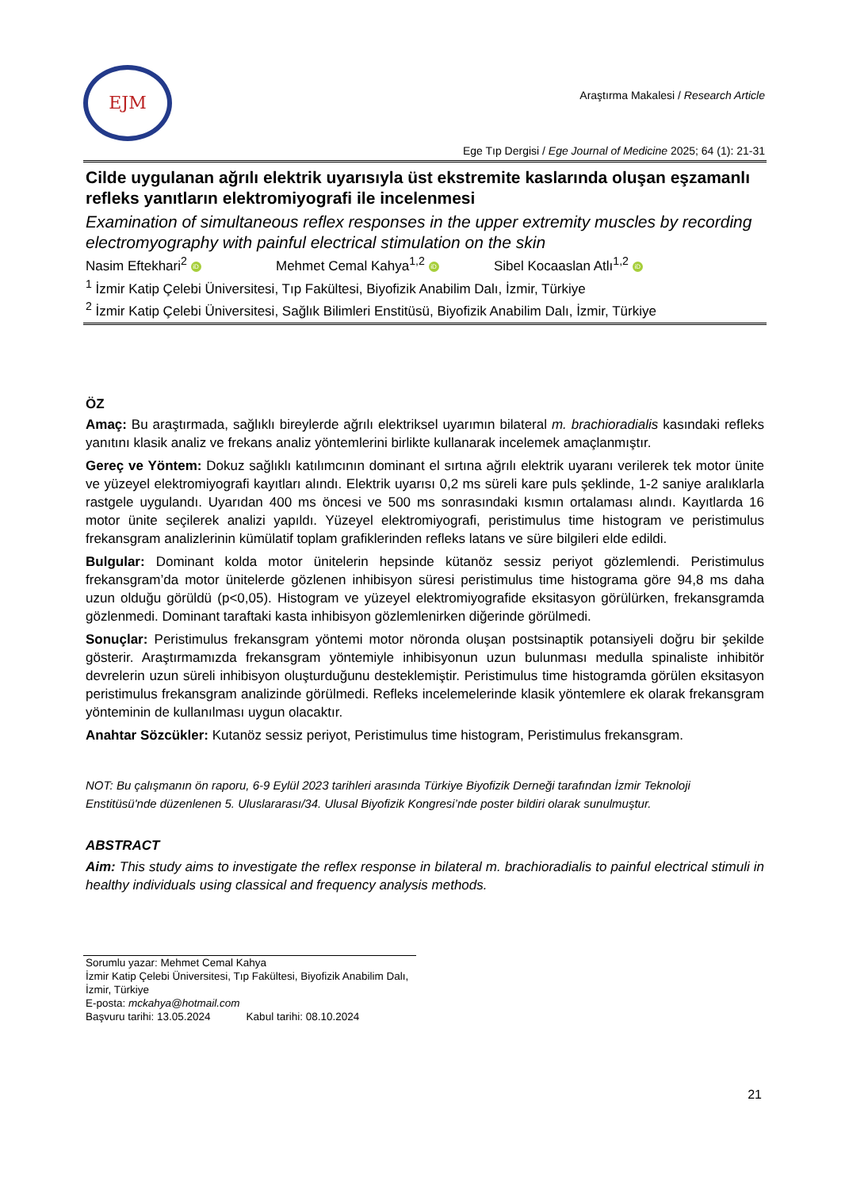EJM
Araştırma Makalesi / Research Article
Ege Tıp Dergisi / Ege Journal of Medicine 2025; 64 (1): 21-31
Cilde uygulanan ağrılı elektrik uyarısıyla üst ekstremite kaslarında oluşan eşzamanlı refleks yanıtların elektromiyografi ile incelenmesi
Examination of simultaneous reflex responses in the upper extremity muscles by recording electromyography with painful electrical stimulation on the skin
Nasim Eftekhari<sup>2</sup> iD Mehmet Cemal Kahya<sup>1,2</sup> iD Sibel Kocaaslan Atlı<sup>1,2</sup> iD
<sup>1</sup> İzmir Katip Çelebi Üniversitesi, Tıp Fakültesi, Biyofizik Anabilim Dalı, İzmir, Türkiye
<sup>2</sup> İzmir Katip Çelebi Üniversitesi, Sağlık Bilimleri Enstitüsü, Biyofizik Anabilim Dalı, İzmir, Türkiye
ÖZ
Amaç: Bu araştırmada, sağlıklı bireylerde ağrılı elektriksel uyarımın bilateral m. brachioradialis kasındaki refleks yanıtını klasik analiz ve frekans analiz yöntemlerini birlikte kullanarak incelemek amaçlanmıştır.
Gereç ve Yöntem: Dokuz sağlıklı katılımcının dominant el sırtına ağrılı elektrik uyaranı verilerek tek motor ünite ve yüzeyel elektromiyografi kayıtları alındı. Elektrik uyarısı 0,2 ms süreli kare puls şeklinde, 1-2 saniye aralıklarla rastgele uygulandı. Uyarıdan 400 ms öncesi ve 500 ms sonrasındaki kısmın ortalaması alındı. Kayıtlarda 16 motor ünite seçilerek analizi yapıldı. Yüzeyel elektromiyografi, peristimulus time histogram ve peristimulus frekansgram analizlerinin kümülatif toplam grafiklerinden refleks latans ve süre bilgileri elde edildi.
Bulgular: Dominant kolda motor ünitelerin hepsinde kütanöz sessiz periyot gözlemlendi. Peristimulus frekansgram’da motor ünitelerde gözlenen inhibisyon süresi peristimulus time histograma göre 94,8 ms daha uzun olduğu görüldü (p<0,05). Histogram ve yüzeyel elektromiyografide eksitasyon görülürken, frekansgramda gözlenmedi. Dominant taraftaki kasta inhibisyon gözlemlenirken diğerinde görülmedi.
Sonuçlar: Peristimulus frekansgram yöntemi motor nöronda oluşan postsinaptik potansiyeli doğru bir şekilde gösterir. Araştırmamızda frekansgram yöntemiyle inhibisyonun uzun bulunması medulla spinaliste inhibitör devrelerin uzun süreli inhibisyon oluşturduğunu desteklemiştir. Peristimulus time histogramda görülen eksitasyon peristimulus frekansgram analizinde görülmedi. Refleks incelemelerinde klasik yöntemlere ek olarak frekansgram yönteminin de kullanılması uygun olacaktır.
Anahtar Sözcükler: Kutanöz sessiz periyot, Peristimulus time histogram, Peristimulus frekansgram.
NOT: Bu çalışmanın ön raporu, 6-9 Eylül 2023 tarihleri arasında Türkiye Biyofizik Derneği tarafından İzmir Teknoloji Enstitüsü'nde düzenlenen 5. Uluslararası/34. Ulusal Biyofizik Kongresi’nde poster bildiri olarak sunulmuştur.
ABSTRACT
Aim: This study aims to investigate the reflex response in bilateral m. brachioradialis to painful electrical stimuli in healthy individuals using classical and frequency analysis methods.
Sorumlu yazar: Mehmet Cemal Kahya
İzmir Katip Çelebi Üniversitesi, Tıp Fakültesi, Biyofizik Anabilim Dalı, İzmir, Türkiye
E-posta: mckahya@hotmail.com
Başvuru tarihi: 13.05.2024 Kabul tarihi: 08.10.2024
21